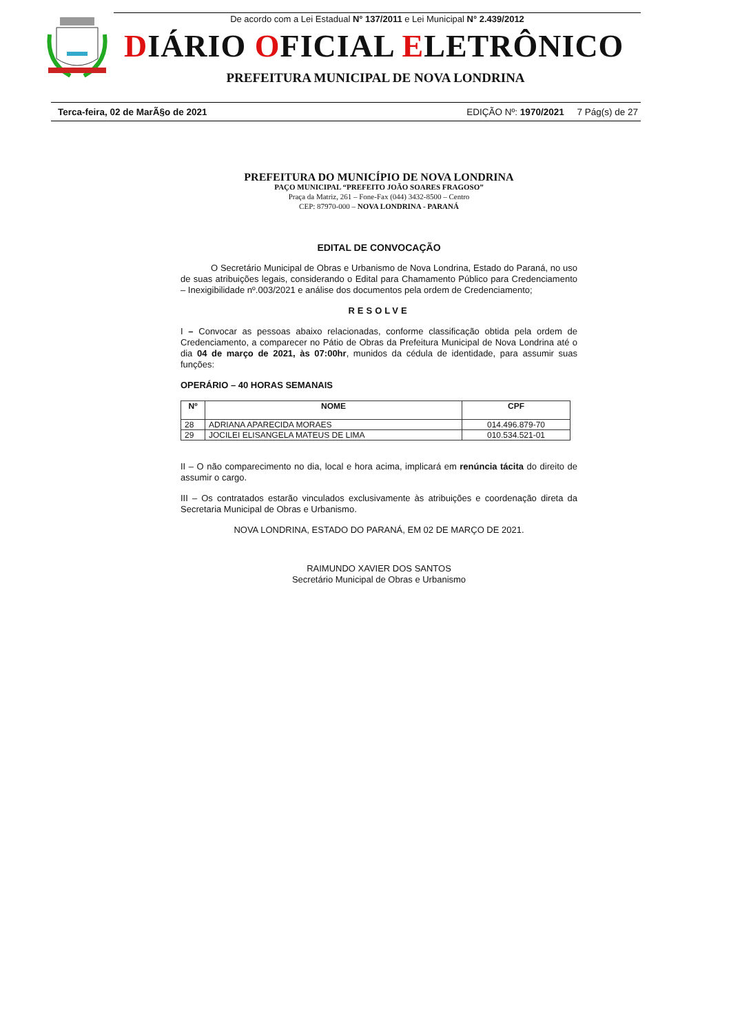De acordo com a Lei Estadual N° 137/2011 e Lei Municipal N° 2.439/2012
DIÁRIO OFICIAL ELETRÔNICO
PREFEITURA MUNICIPAL DE NOVA LONDRINA
Terca-feira, 02 de MarÃ§o de 2021 EDIÇÃO Nº: 1970/2021 7 Pág(s) de 27
PREFEITURA DO MUNICÍPIO DE NOVA LONDRINA
PAÇO MUNICIPAL “PREFEITO JOÃO SOARES FRAGOSO”
Praça da Matriz, 261 – Fone-Fax (044) 3432-8500 – Centro
CEP: 87970-000 – NOVA LONDRINA - PARANÁ
EDITAL DE CONVOCAÇÃO
O Secretário Municipal de Obras e Urbanismo de Nova Londrina, Estado do Paraná, no uso de suas atribuições legais, considerando o Edital para Chamamento Público para Credenciamento – Inexigibilidade nº.003/2021 e análise dos documentos pela ordem de Credenciamento;
RESOLVE
I – Convocar as pessoas abaixo relacionadas, conforme classificação obtida pela ordem de Credenciamento, a comparecer no Pátio de Obras da Prefeitura Municipal de Nova Londrina até o dia 04 de março de 2021, às 07:00hr, munidos da cédula de identidade, para assumir suas funções:
OPERÁRIO – 40 HORAS SEMANAIS
| Nº | NOME | CPF |
| --- | --- | --- |
| 28 | ADRIANA APARECIDA MORAES | 014.496.879-70 |
| 29 | JOCILEI ELISANGELA MATEUS DE LIMA | 010.534.521-01 |
II – O não comparecimento no dia, local e hora acima, implicará em renúncia tácita do direito de assumir o cargo.
III – Os contratados estarão vinculados exclusivamente às atribuições e coordenação direta da Secretaria Municipal de Obras e Urbanismo.
NOVA LONDRINA, ESTADO DO PARANÁ, EM 02 DE MARÇO DE 2021.
RAIMUNDO XAVIER DOS SANTOS
Secretário Municipal de Obras e Urbanismo